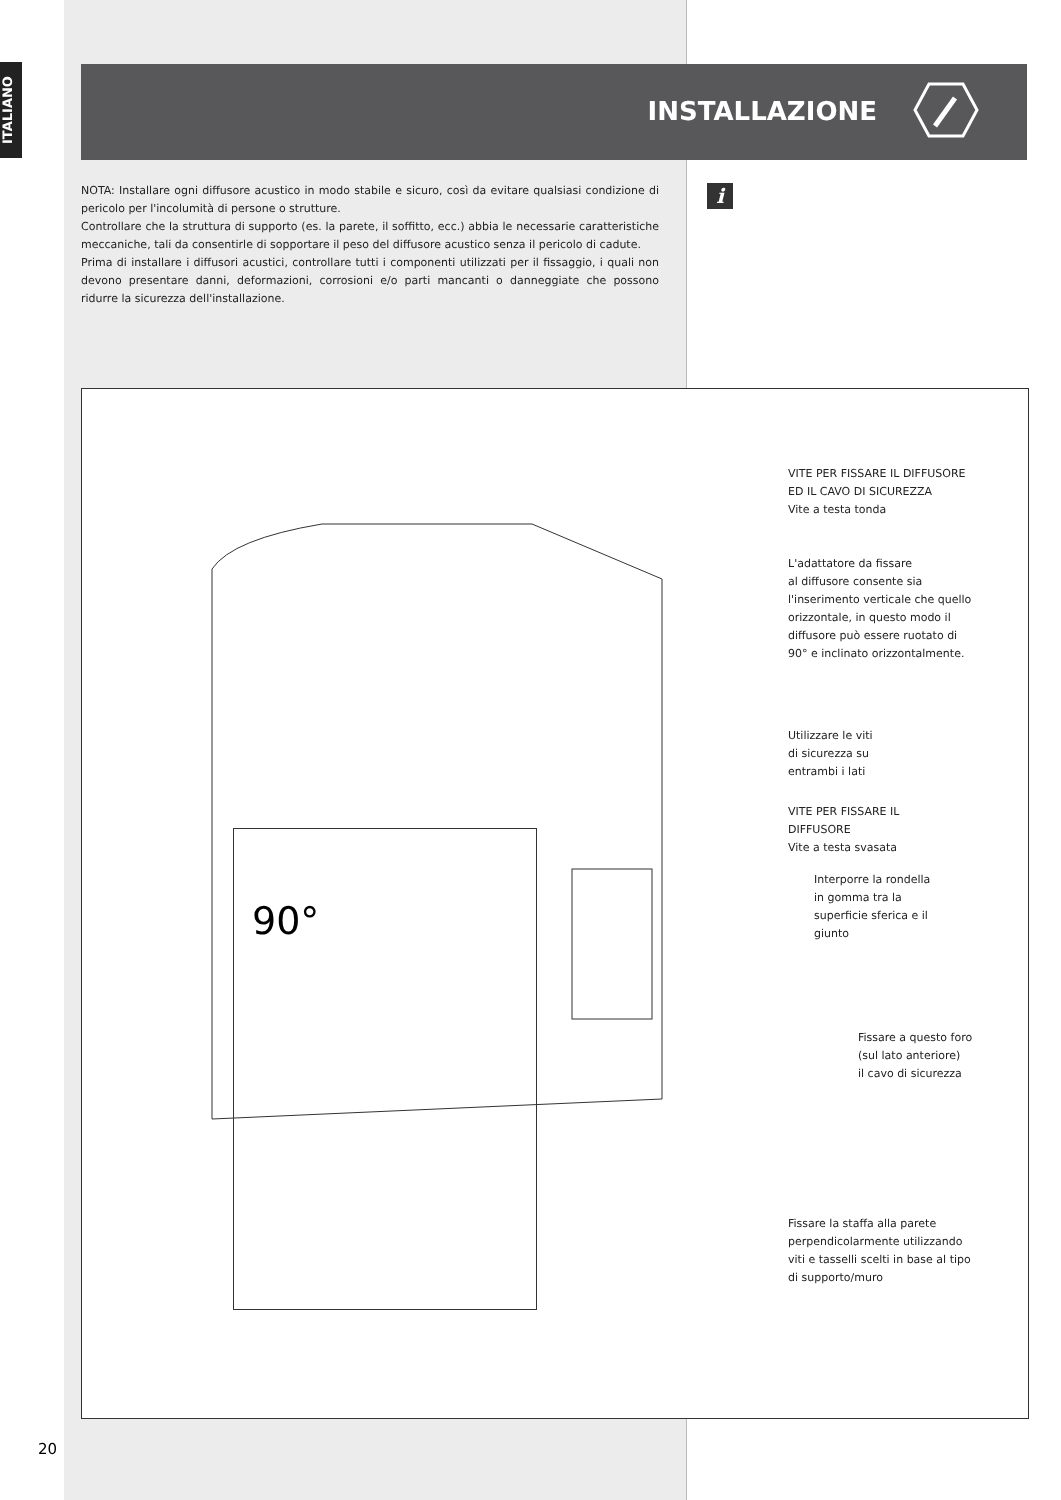ITALIANO
INSTALLAZIONE
NOTA: Installare ogni diffusore acustico in modo stabile e sicuro, così da evitare qualsiasi condizione di pericolo per l'incolumità di persone o strutture.
Controllare che la struttura di supporto (es. la parete, il soffitto, ecc.) abbia le necessarie caratteristiche meccaniche, tali da consentirle di sopportare il peso del diffusore acustico senza il pericolo di cadute.
Prima di installare i diffusori acustici, controllare tutti i componenti utilizzati per il fissaggio, i quali non devono presentare danni, deformazioni, corrosioni e/o parti mancanti o danneggiate che possono ridurre la sicurezza dell'installazione.
i
90°
VITE PER FISSARE IL DIFFUSORE
ED IL CAVO DI SICUREZZA
Vite a testa tonda
L'adattatore da fissare
al diffusore consente sia
l'inserimento verticale che quello
orizzontale, in questo modo il
diffusore può essere ruotato di
90° e inclinato orizzontalmente.
Utilizzare le viti
di sicurezza su
entrambi i lati
VITE PER FISSARE IL
DIFFUSORE
Vite a testa svasata
Interporre la rondella
in gomma tra la
superficie sferica e il
giunto
Fissare a questo foro
(sul lato anteriore)
il cavo di sicurezza
Fissare la staffa alla parete
perpendicolarmente utilizzando
viti e tasselli scelti in base al tipo
di supporto/muro
20